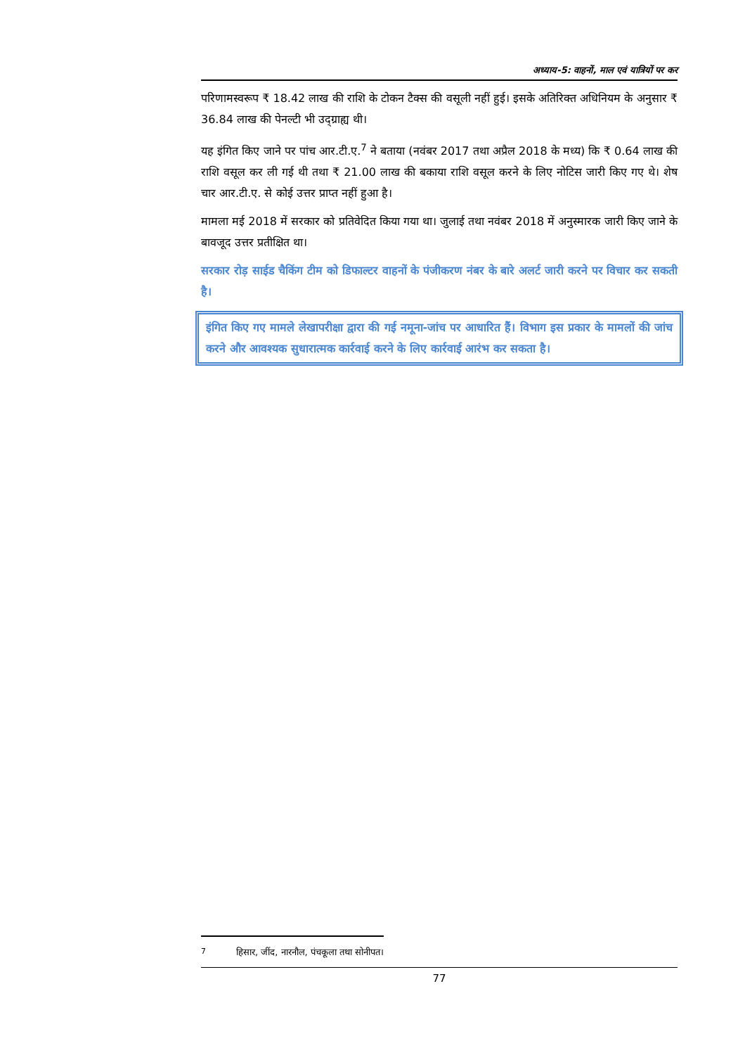अध्याय-5: वाहनों, माल एवं यात्रियों पर कर
परिणामस्वरूप ₹ 18.42 लाख की राशि के टोकन टैक्स की वसूली नहीं हुई। इसके अतिरिक्त अधिनियम के अनुसार ₹ 36.84 लाख की पेनल्टी भी उद्ग्राह्य थी।
यह इंगित किए जाने पर पांच आर.टी.ए.<sup>7</sup> ने बताया (नवंबर 2017 तथा अप्रैल 2018 के मध्य) कि ₹ 0.64 लाख की राशि वसूल कर ली गई थी तथा ₹ 21.00 लाख की बकाया राशि वसूल करने के लिए नोटिस जारी किए गए थे। शेष चार आर.टी.ए. से कोई उत्तर प्राप्त नहीं हुआ है।
मामला मई 2018 में सरकार को प्रतिवेदित किया गया था। जुलाई तथा नवंबर 2018 में अनुस्मारक जारी किए जाने के बावजूद उत्तर प्रतीक्षित था।
सरकार रोड़ साईड चैकिंग टीम को डिफाल्टर वाहनों के पंजीकरण नंबर के बारे अलर्ट जारी करने पर विचार कर सकती है।
इंगित किए गए मामले लेखापरीक्षा द्वारा की गई नमूना-जांच पर आधारित हैं। विभाग इस प्रकार के मामलों की जांच करने और आवश्यक सुधारात्मक कार्रवाई करने के लिए कार्रवाई आरंभ कर सकता है।
<sup>7</sup> हिसार, जींद, नारनौल, पंचकूला तथा सोनीपत।
77